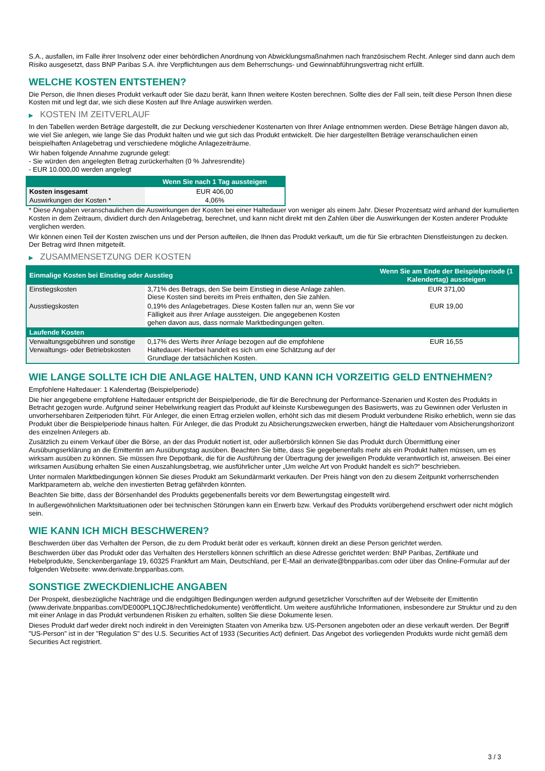S.A., ausfallen, im Falle ihrer Insolvenz oder einer behördlichen Anordnung von Abwicklungsmaßnahmen nach französischem Recht. Anleger sind dann auch dem Risiko ausgesetzt, dass BNP Paribas S.A. ihre Verpflichtungen aus dem Beherrschungs- und Gewinnabführungsvertrag nicht erfüllt.
WELCHE KOSTEN ENTSTEHEN?
Die Person, die Ihnen dieses Produkt verkauft oder Sie dazu berät, kann Ihnen weitere Kosten berechnen. Sollte dies der Fall sein, teilt diese Person Ihnen diese Kosten mit und legt dar, wie sich diese Kosten auf Ihre Anlage auswirken werden.
▶ KOSTEN IM ZEITVERLAUF
In den Tabellen werden Beträge dargestellt, die zur Deckung verschiedener Kostenarten von Ihrer Anlage entnommen werden. Diese Beträge hängen davon ab, wie viel Sie anlegen, wie lange Sie das Produkt halten und wie gut sich das Produkt entwickelt. Die hier dargestellten Beträge veranschaulichen einen beispielhaften Anlagebetrag und verschiedene mögliche Anlagezeiträume.
Wir haben folgende Annahme zugrunde gelegt:
- Sie würden den angelegten Betrag zurückerhalten (0 % Jahresrendite)
- EUR 10.000,00 werden angelegt
| | Wenn Sie nach 1 Tag aussteigen |
| --- | --- |
| Kosten insgesamt | EUR 406,00 |
| Auswirkungen der Kosten * | 4,06% |
* Diese Angaben veranschaulichen die Auswirkungen der Kosten bei einer Haltedauer von weniger als einem Jahr. Dieser Prozentsatz wird anhand der kumulierten Kosten in dem Zeitraum, dividiert durch den Anlagebetrag, berechnet, und kann nicht direkt mit den Zahlen über die Auswirkungen der Kosten anderer Produkte verglichen werden.
Wir können einen Teil der Kosten zwischen uns und der Person aufteilen, die Ihnen das Produkt verkauft, um die für Sie erbrachten Dienstleistungen zu decken. Der Betrag wird Ihnen mitgeteilt.
▶ ZUSAMMENSETZUNG DER KOSTEN
| Einmalige Kosten bei Einstieg oder Ausstieg | | Wenn Sie am Ende der Beispielperiode (1 Kalendertag) aussteigen |
| --- | --- | --- |
| Einstiegskosten | 3,71% des Betrags, den Sie beim Einstieg in diese Anlage zahlen. Diese Kosten sind bereits im Preis enthalten, den Sie zahlen. | EUR 371,00 |
| Ausstiegskosten | 0,19% des Anlagebetrages. Diese Kosten fallen nur an, wenn Sie vor Fälligkeit aus ihrer Anlage aussteigen. Die angegebenen Kosten gehen davon aus, dass normale Marktbedingungen gelten. | EUR 19,00 |
| Laufende Kosten | | |
| Verwaltungsgebühren und sonstige Verwaltungs- oder Betriebskosten | 0,17% des Werts ihrer Anlage bezogen auf die empfohlene Haltedauer. Hierbei handelt es sich um eine Schätzung auf der Grundlage der tatsächlichen Kosten. | EUR 16,55 |
WIE LANGE SOLLTE ICH DIE ANLAGE HALTEN, UND KANN ICH VORZEITIG GELD ENTNEHMEN?
Empfohlene Haltedauer: 1 Kalendertag (Beispielperiode)
Die hier angegebene empfohlene Haltedauer entspricht der Beispielperiode, die für die Berechnung der Performance-Szenarien und Kosten des Produkts in Betracht gezogen wurde. Aufgrund seiner Hebelwirkung reagiert das Produkt auf kleinste Kursbewegungen des Basiswerts, was zu Gewinnen oder Verlusten in unvorhersehbaren Zeitperioden führt. Für Anleger, die einen Ertrag erzielen wollen, erhöht sich das mit diesem Produkt verbundene Risiko erheblich, wenn sie das Produkt über die Beispielperiode hinaus halten. Für Anleger, die das Produkt zu Absicherungszwecken erwerben, hängt die Haltedauer vom Absicherungshorizont des einzelnen Anlegers ab.
Zusätzlich zu einem Verkauf über die Börse, an der das Produkt notiert ist, oder außerbörslich können Sie das Produkt durch Übermittlung einer Ausübungserklärung an die Emittentin am Ausübungstag ausüben. Beachten Sie bitte, dass Sie gegebenenfalls mehr als ein Produkt halten müssen, um es wirksam ausüben zu können. Sie müssen Ihre Depotbank, die für die Ausführung der Übertragung der jeweiligen Produkte verantwortlich ist, anweisen. Bei einer wirksamen Ausübung erhalten Sie einen Auszahlungsbetrag, wie ausführlicher unter „Um welche Art von Produkt handelt es sich?“ beschrieben.
Unter normalen Marktbedingungen können Sie dieses Produkt am Sekundärmarkt verkaufen. Der Preis hängt von den zu diesem Zeitpunkt vorherrschenden Marktparametern ab, welche den investierten Betrag gefährden könnten.
Beachten Sie bitte, dass der Börsenhandel des Produkts gegebenenfalls bereits vor dem Bewertungstag eingestellt wird.
In außergewöhnlichen Marktsituationen oder bei technischen Störungen kann ein Erwerb bzw. Verkauf des Produkts vorübergehend erschwert oder nicht möglich sein.
WIE KANN ICH MICH BESCHWEREN?
Beschwerden über das Verhalten der Person, die zu dem Produkt berät oder es verkauft, können direkt an diese Person gerichtet werden.
Beschwerden über das Produkt oder das Verhalten des Herstellers können schriftlich an diese Adresse gerichtet werden: BNP Paribas, Zertifikate und Hebelprodukte, Senckenberganlage 19, 60325 Frankfurt am Main, Deutschland, per E-Mail an derivate@bnpparibas.com oder über das Online-Formular auf der folgenden Webseite: www.derivate.bnpparibas.com.
SONSTIGE ZWECKDIENLICHE ANGABEN
Der Prospekt, diesbezügliche Nachträge und die endgültigen Bedingungen werden aufgrund gesetzlicher Vorschriften auf der Webseite der Emittentin (www.derivate.bnpparibas.com/DE000PL1QCJ8/rechtlichedokumente) veröffentlicht. Um weitere ausführliche Informationen, insbesondere zur Struktur und zu den mit einer Anlage in das Produkt verbundenen Risiken zu erhalten, sollten Sie diese Dokumente lesen.
Dieses Produkt darf weder direkt noch indirekt in den Vereinigten Staaten von Amerika bzw. US-Personen angeboten oder an diese verkauft werden. Der Begriff "US-Person" ist in der "Regulation S" des U.S. Securities Act of 1933 (Securities Act) definiert. Das Angebot des vorliegenden Produkts wurde nicht gemäß dem Securities Act registriert.
3 / 3